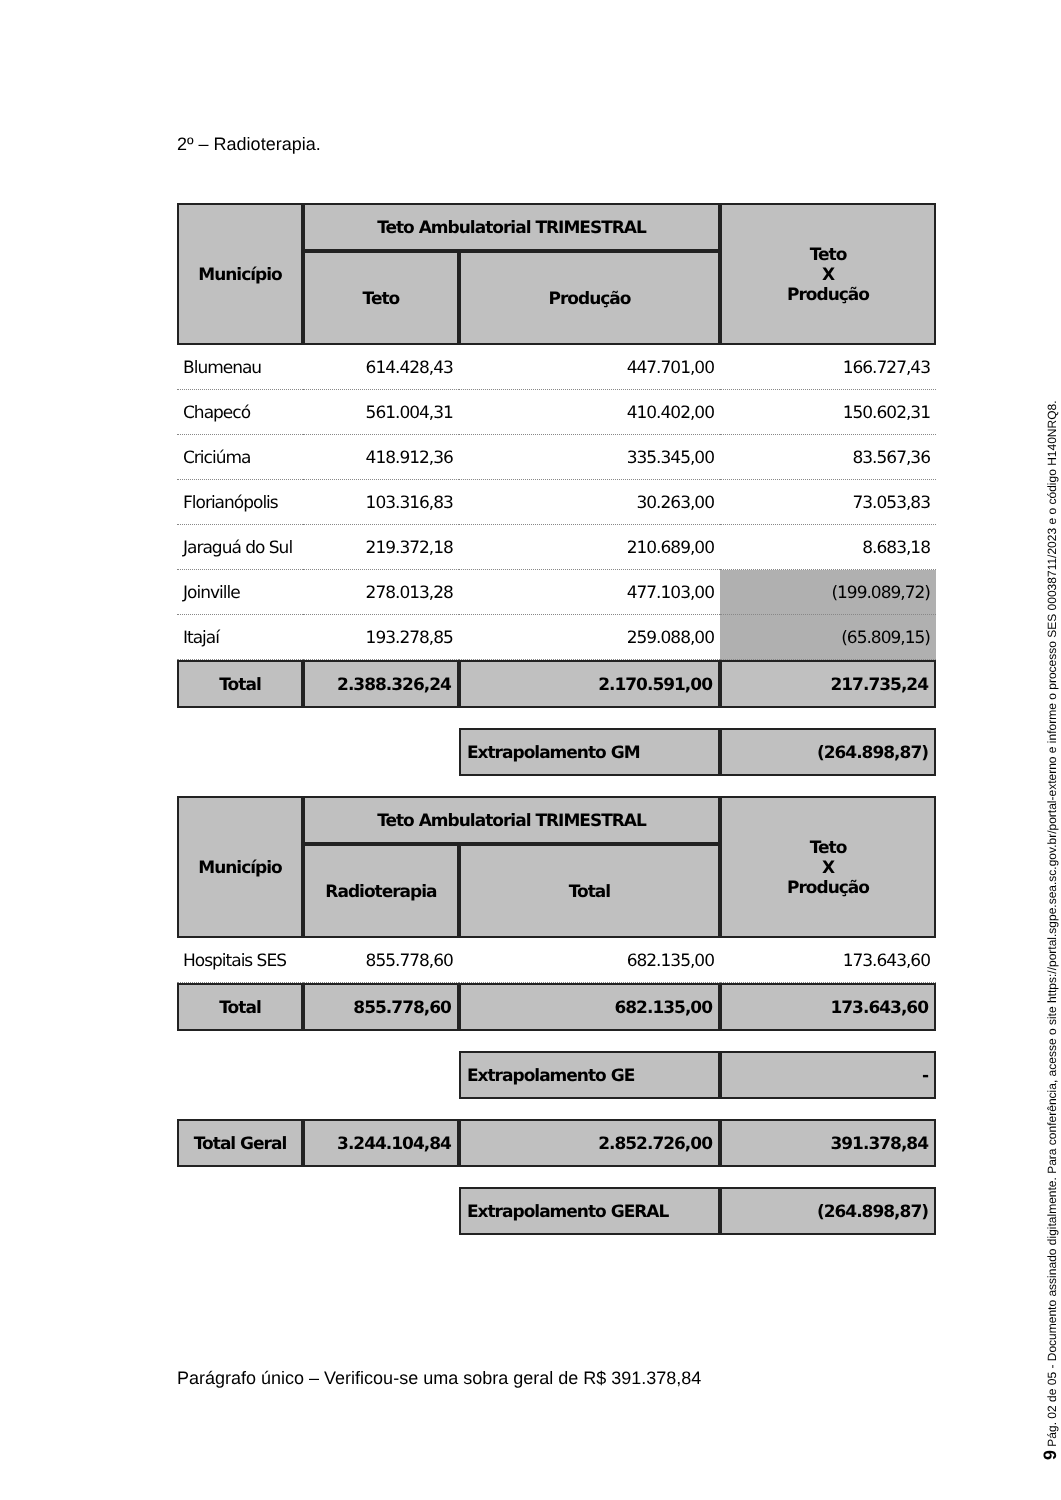2º – Radioterapia.
| Município | Teto Ambulatorial TRIMESTRAL | | Teto X Produção |
| --- | --- | --- | --- |
| | Teto | Produção | |
| Blumenau | 614.428,43 | 447.701,00 | 166.727,43 |
| Chapecó | 561.004,31 | 410.402,00 | 150.602,31 |
| Criciúma | 418.912,36 | 335.345,00 | 83.567,36 |
| Florianópolis | 103.316,83 | 30.263,00 | 73.053,83 |
| Jaraguá do Sul | 219.372,18 | 210.689,00 | 8.683,18 |
| Joinville | 278.013,28 | 477.103,00 | (199.089,72) |
| Itajaí | 193.278,85 | 259.088,00 | (65.809,15) |
| Total | 2.388.326,24 | 2.170.591,00 | 217.735,24 |
| | | Extrapolamento GM | (264.898,87) |
| Município | Teto Ambulatorial TRIMESTRAL | | Teto X Produção |
| | Radioterapia | Total | |
| Hospitais SES | 855.778,60 | 682.135,00 | 173.643,60 |
| Total | 855.778,60 | 682.135,00 | 173.643,60 |
| | | Extrapolamento GE | - |
| Total Geral | 3.244.104,84 | 2.852.726,00 | 391.378,84 |
| | | Extrapolamento GERAL | (264.898,87) |
Parágrafo único – Verificou-se uma sobra geral de R$ 391.378,84
9 Pág. 02 de 05 - Documento assinado digitalmente. Para conferência, acesse o site https://portal.sgpe.sea.sc.gov.br/portal-externo e informe o processo SES 00038711/2023 e o código H140NRQ8.